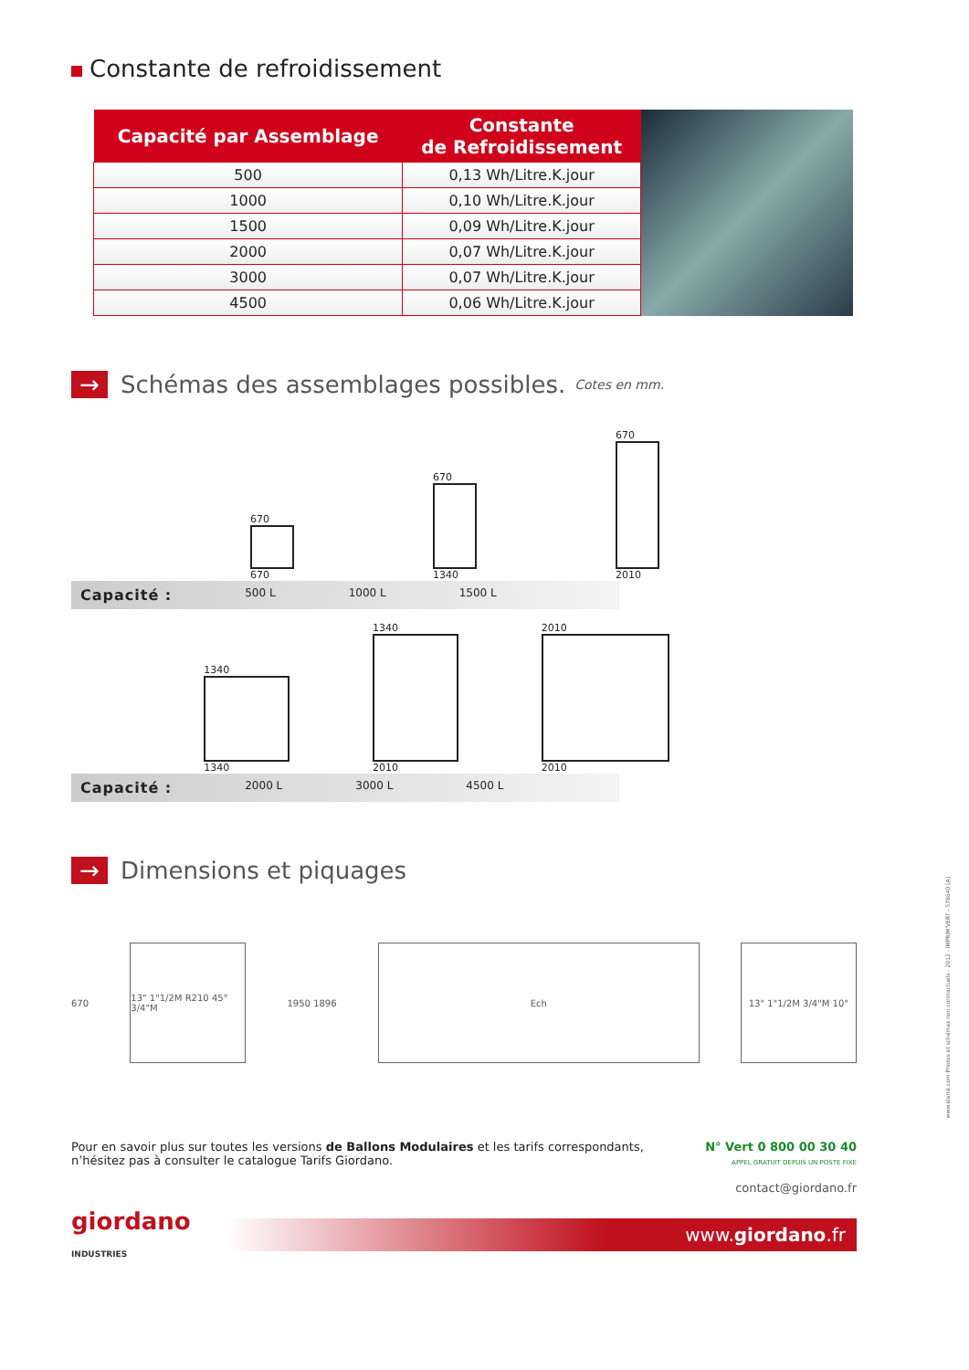Constante de refroidissement
| Capacité par Assemblage | Constante de Refroidissement |
| --- | --- |
| 500 | 0,13 Wh/Litre.K.jour |
| 1000 | 0,10 Wh/Litre.K.jour |
| 1500 | 0,09 Wh/Litre.K.jour |
| 2000 | 0,07 Wh/Litre.K.jour |
| 3000 | 0,07 Wh/Litre.K.jour |
| 4500 | 0,06 Wh/Litre.K.jour |
→ Schémas des assemblages possibles. Cotes en mm.
670
670
670
1340
670
2010
Capacité : 500 L 1000 L 1500 L
1340
1340
1340
2010
2010
2010
Capacité : 2000 L 3000 L 4500 L
→ Dimensions et piquages
670
13" 1"1/2M R210 45° 3/4"M
1950 1896
Ech 13" 1"1/2M 3/4"M 10°
Pour en savoir plus sur toutes les versions de Ballons Modulaires et les tarifs correspondants,
n’hésitez pas à consulter le catalogue Tarifs Giordano.
N° Vert 0 800 00 30 40
APPEL GRATUIT DEPUIS UN POSTE FIXE
contact@giordano.fr
giordano
INDUSTRIES
www.giordano.fr
www.klarté.com Photos et schémas non contractuels - 2012 - IMPRIM'VERT - 578640 [A]